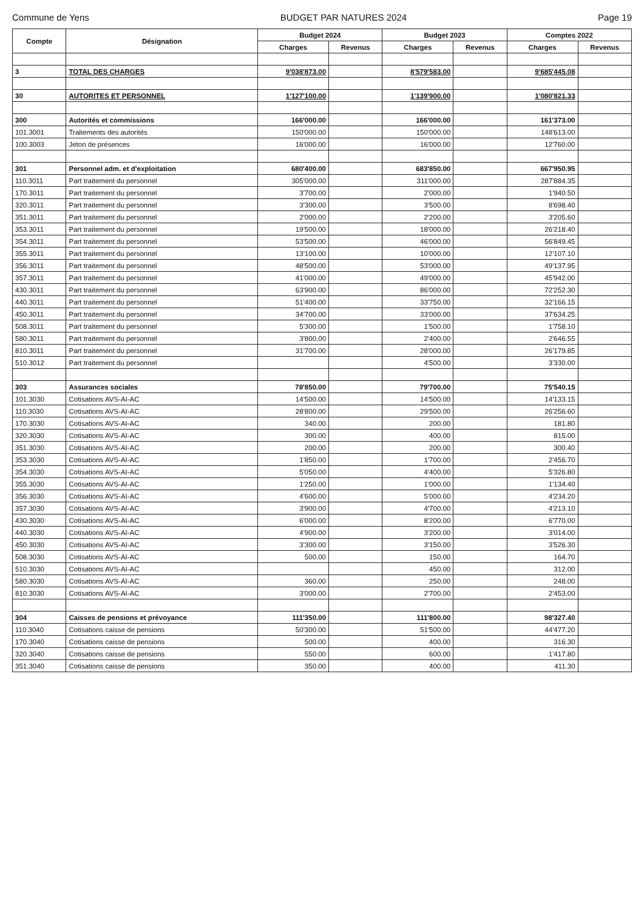Commune de Yens BUDGET PAR NATURES 2024 Page 19
| Compte | Désignation | Budget 2024 | | Budget 2023 | | Comptes 2022 | |
| --- | --- | --- | --- | --- | --- | --- | --- |
| | | Charges | Revenus | Charges | Revenus | Charges | Revenus |
| 3 | TOTAL DES CHARGES | 9'038'873.00 | | 8'579'583.00 | | 9'685'445.08 | |
| 30 | AUTORITES ET PERSONNEL | 1'127'100.00 | | 1'139'900.00 | | 1'080'821.33 | |
| 300 | Autorités et commissions | 166'000.00 | | 166'000.00 | | 161'373.00 | |
| 101.3001 | Traitements des autorités | 150'000.00 | | 150'000.00 | | 148'613.00 | |
| 100.3003 | Jeton de présences | 16'000.00 | | 16'000.00 | | 12'760.00 | |
| 301 | Personnel adm. et d'exploitation | 680'400.00 | | 683'850.00 | | 667'950.95 | |
| 110.3011 | Part traitement du personnel | 305'000.00 | | 311'000.00 | | 287'884.35 | |
| 170.3011 | Part traitement du personnel | 3'700.00 | | 2'000.00 | | 1'940.50 | |
| 320.3011 | Part traitement du personnel | 3'300.00 | | 3'500.00 | | 8'698.40 | |
| 351.3011 | Part traitement du personnel | 2'000.00 | | 2'200.00 | | 3'205.60 | |
| 353.3011 | Part traitement du personnel | 19'500.00 | | 18'000.00 | | 26'218.40 | |
| 354.3011 | Part traitement du personnel | 53'500.00 | | 46'000.00 | | 56'849.45 | |
| 355.3011 | Part traitement du personnel | 13'100.00 | | 10'000.00 | | 12'107.10 | |
| 356.3011 | Part traitement du personnel | 48'500.00 | | 53'000.00 | | 49'137.95 | |
| 357.3011 | Part traitement du personnel | 41'000.00 | | 49'000.00 | | 45'942.00 | |
| 430.3011 | Part traitement du personnel | 63'900.00 | | 86'000.00 | | 72'252.30 | |
| 440.3011 | Part traitement du personnel | 51'400.00 | | 33'750.00 | | 32'166.15 | |
| 450.3011 | Part traitement du personnel | 34'700.00 | | 33'000.00 | | 37'634.25 | |
| 508.3011 | Part traitement du personnel | 5'300.00 | | 1'500.00 | | 1'758.10 | |
| 580.3011 | Part traitement du personnel | 3'800.00 | | 2'400.00 | | 2'646.55 | |
| 810.3011 | Part traitement du personnel | 31'700.00 | | 28'000.00 | | 26'179.85 | |
| 510.3012 | Part traitement du personnel | | | 4'500.00 | | 3'330.00 | |
| 303 | Assurances sociales | 78'850.00 | | 79'700.00 | | 75'540.15 | |
| 101.3030 | Cotisations AVS-AI-AC | 14'500.00 | | 14'500.00 | | 14'133.15 | |
| 110.3030 | Cotisations AVS-AI-AC | 28'800.00 | | 29'500.00 | | 26'256.60 | |
| 170.3030 | Cotisations AVS-AI-AC | 340.00 | | 200.00 | | 181.80 | |
| 320.3030 | Cotisations AVS-AI-AC | 300.00 | | 400.00 | | 815.00 | |
| 351.3030 | Cotisations AVS-AI-AC | 200.00 | | 200.00 | | 300.40 | |
| 353.3030 | Cotisations AVS-AI-AC | 1'850.00 | | 1'700.00 | | 2'456.70 | |
| 354.3030 | Cotisations AVS-AI-AC | 5'050.00 | | 4'400.00 | | 5'326.80 | |
| 355.3030 | Cotisations AVS-AI-AC | 1'250.00 | | 1'000.00 | | 1'134.40 | |
| 356.3030 | Cotisations AVS-AI-AC | 4'600.00 | | 5'000.00 | | 4'234.20 | |
| 357.3030 | Cotisations AVS-AI-AC | 3'900.00 | | 4'700.00 | | 4'213.10 | |
| 430.3030 | Cotisations AVS-AI-AC | 6'000.00 | | 8'200.00 | | 6'770.00 | |
| 440.3030 | Cotisations AVS-AI-AC | 4'900.00 | | 3'200.00 | | 3'014.00 | |
| 450.3030 | Cotisations AVS-AI-AC | 3'300.00 | | 3'150.00 | | 3'526.30 | |
| 508.3030 | Cotisations AVS-AI-AC | 500.00 | | 150.00 | | 164.70 | |
| 510.3030 | Cotisations AVS-AI-AC | | | 450.00 | | 312.00 | |
| 580.3030 | Cotisations AVS-AI-AC | 360.00 | | 250.00 | | 248.00 | |
| 810.3030 | Cotisations AVS-AI-AC | 3'000.00 | | 2'700.00 | | 2'453.00 | |
| 304 | Caisses de pensions et prévoyance | 111'350.00 | | 111'800.00 | | 98'327.40 | |
| 110.3040 | Cotisations caisse de pensions | 50'300.00 | | 51'500.00 | | 44'477.20 | |
| 170.3040 | Cotisations caisse de pensions | 500.00 | | 400.00 | | 316.30 | |
| 320.3040 | Cotisations caisse de pensions | 550.00 | | 600.00 | | 1'417.80 | |
| 351.3040 | Cotisations caisse de pensions | 350.00 | | 400.00 | | 411.30 | |